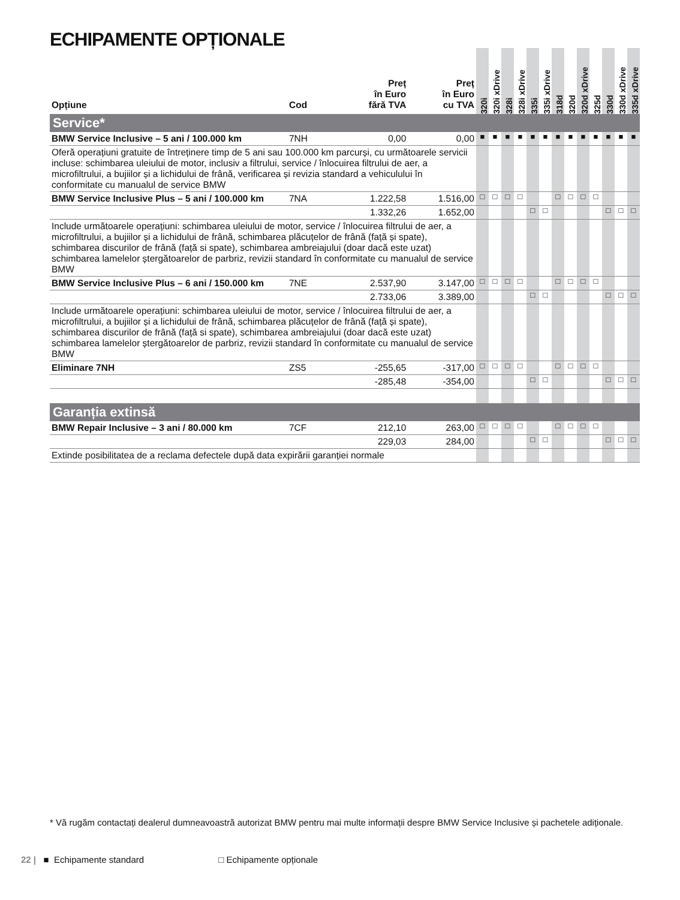ECHIPAMENTE OPȚIONALE
| Opțiune | Cod | Preț în Euro fără TVA | Preț în Euro cu TVA | 320i | 320i xDrive | 328i | 328i xDrive | 335i | 335i xDrive | 318d | 320d | 320d xDrive | 325d | 330d | 330d xDrive | 335d xDrive |
| --- | --- | --- | --- | --- | --- | --- | --- | --- | --- | --- | --- | --- | --- | --- | --- | --- |
| Service* | | | | | | | | | | | | | | | | |
| BMW Service Inclusive – 5 ani / 100.000 km | 7NH | 0,00 | 0,00 | ■ | ■ | ■ | ■ | ■ | ■ | ■ | ■ | ■ | ■ | ■ | ■ | ■ |
| Oferă operațiuni gratuite de întreținere timp de 5 ani sau 100.000 km parcurși, cu următoarele servicii incluse: schimbarea uleiului de motor, inclusiv a filtrului, service / înlocuirea filtrului de aer, a microfiltrului, a bujiilor și a lichidului de frână, verificarea și revizia standard a vehiculului în conformitate cu manualul de service BMW | | | | | | | | | | | | | | | | |
| BMW Service Inclusive Plus – 5 ani / 100.000 km | 7NA | 1.222,58 | 1.516,00 | □ | □ | □ | □ | | | □ | □ | □ | □ | | | |
| | | 1.332,26 | 1.652,00 | | | | | □ | □ | | | | | □ | □ | □ |
| Include următoarele operațiuni: schimbarea uleiului de motor, service / înlocuirea filtrului de aer, a microfiltrului, a bujiilor și a lichidului de frână, schimbarea plăcuțelor de frână (față și spate), schimbarea discurilor de frână (față si spate), schimbarea ambreiajului (doar dacă este uzat) schimbarea lamelelor ștergătoarelor de parbriz, revizii standard în conformitate cu manualul de service BMW | | | | | | | | | | | | | | | | |
| BMW Service Inclusive Plus – 6 ani / 150.000 km | 7NE | 2.537,90 | 3.147,00 | □ | □ | □ | □ | | | □ | □ | □ | □ | | | |
| | | 2.733,06 | 3.389,00 | | | | | □ | □ | | | | | □ | □ | □ |
| Include următoarele operațiuni: schimbarea uleiului de motor, service / înlocuirea filtrului de aer, a microfiltrului, a bujiilor și a lichidului de frână, schimbarea plăcuțelor de frână (față și spate), schimbarea discurilor de frână (față si spate), schimbarea ambreiajului (doar dacă este uzat) schimbarea lamelelor ștergătoarelor de parbriz, revizii standard în conformitate cu manualul de service BMW | | | | | | | | | | | | | | | | |
| Eliminare 7NH | ZS5 | -255,65 | -317,00 | □ | □ | □ | □ | | | □ | □ | □ | □ | | | |
| | | -285,48 | -354,00 | | | | | □ | □ | | | | | □ | □ | □ |
| Garanția extinsă | | | | | | | | | | | | | | | | |
| BMW Repair Inclusive – 3 ani / 80.000 km | 7CF | 212,10 | 263,00 | □ | □ | □ | □ | | | □ | □ | □ | □ | | | |
| | | 229,03 | 284,00 | | | | | □ | □ | | | | | □ | □ | □ |
| Extinde posibilitatea de a reclama defectele după data expirării garanției normale | | | | | | | | | | | | | | | | |
* Vă rugăm contactați dealerul dumneavoastră autorizat BMW pentru mai multe informații despre BMW Service Inclusive și pachetele adiționale.
22 | ■ Echipamente standard □ Echipamente opționale